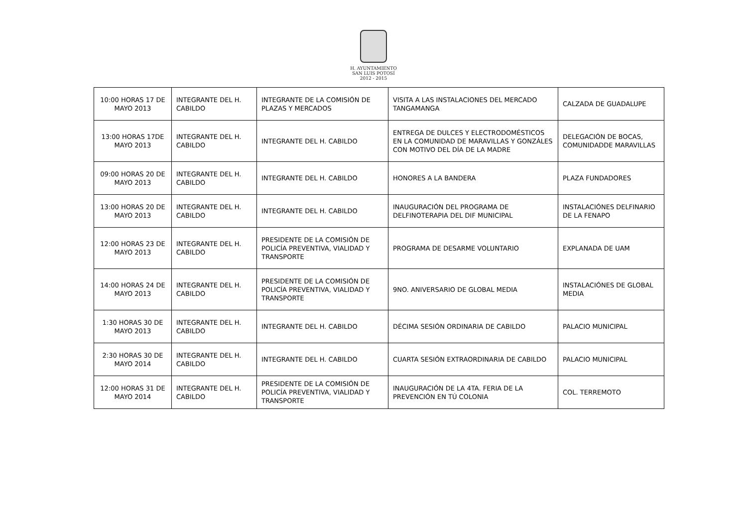H. AYUNTAMIENTO
SAN LUIS POTOSÍ
2012 - 2015
| 10:00 HORAS 17 DE MAYO 2013 | INTEGRANTE DEL H. CABILDO | INTEGRANTE DE LA COMISIÓN DE PLAZAS Y MERCADOS | VISITA A LAS INSTALACIONES DEL MERCADO TANGAMANGA | CALZADA DE GUADALUPE |
| 13:00 HORAS 17DE MAYO 2013 | INTEGRANTE DEL H. CABILDO | INTEGRANTE DEL H. CABILDO | ENTREGA DE DULCES Y ELECTRODOMÉSTICOS EN LA COMUNIDAD DE MARAVILLAS Y GONZÁLES CON MOTIVO DEL DÍA DE LA MADRE | DELEGACIÓN DE BOCAS, COMUNIDADDE MARAVILLAS |
| 09:00 HORAS 20 DE MAYO 2013 | INTEGRANTE DEL H. CABILDO | INTEGRANTE DEL H. CABILDO | HONORES A LA BANDERA | PLAZA FUNDADORES |
| 13:00 HORAS 20 DE MAYO 2013 | INTEGRANTE DEL H. CABILDO | INTEGRANTE DEL H. CABILDO | INAUGURACIÓN DEL PROGRAMA DE DELFINOTERAPIA DEL DIF MUNICIPAL | INSTALACIÓNES DELFINARIO DE LA FENAPO |
| 12:00 HORAS 23 DE MAYO 2013 | INTEGRANTE DEL H. CABILDO | PRESIDENTE DE LA COMISIÓN DE POLICÍA PREVENTIVA, VIALIDAD Y TRANSPORTE | PROGRAMA DE DESARME VOLUNTARIO | EXPLANADA DE UAM |
| 14:00 HORAS 24 DE MAYO 2013 | INTEGRANTE DEL H. CABILDO | PRESIDENTE DE LA COMISIÓN DE POLICÍA PREVENTIVA, VIALIDAD Y TRANSPORTE | 9NO. ANIVERSARIO DE GLOBAL MEDIA | INSTALACIÓNES DE GLOBAL MEDIA |
| 1:30 HORAS 30 DE MAYO 2013 | INTEGRANTE DEL H. CABILDO | INTEGRANTE DEL H. CABILDO | DÉCIMA SESIÓN ORDINARIA DE CABILDO | PALACIO MUNICIPAL |
| 2:30 HORAS 30 DE MAYO 2014 | INTEGRANTE DEL H. CABILDO | INTEGRANTE DEL H. CABILDO | CUARTA SESIÓN EXTRAORDINARIA DE CABILDO | PALACIO MUNICIPAL |
| 12:00 HORAS 31 DE MAYO 2014 | INTEGRANTE DEL H. CABILDO | PRESIDENTE DE LA COMISIÓN DE POLICÍA PREVENTIVA, VIALIDAD Y TRANSPORTE | INAUGURACIÓN DE LA 4TA. FERIA DE LA PREVENCIÓN EN TÚ COLONIA | COL. TERREMOTO |